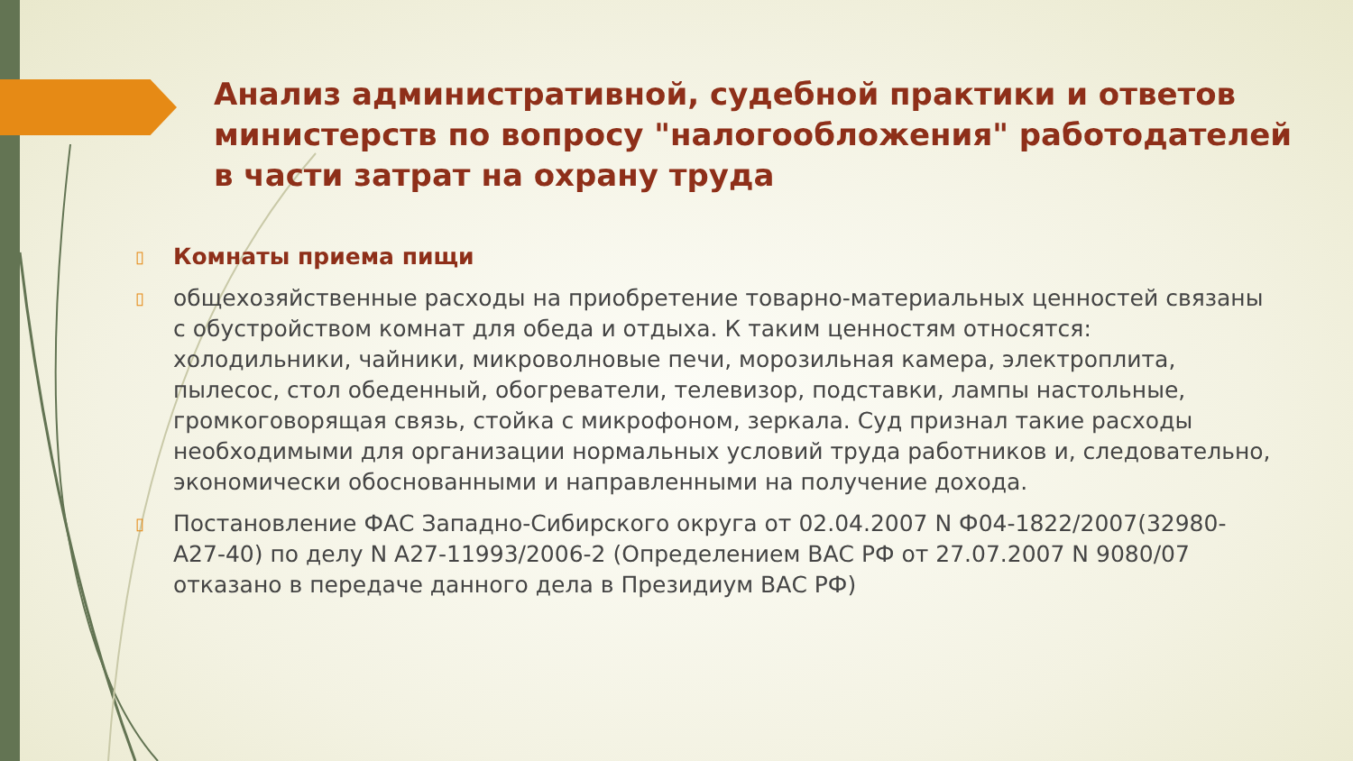Анализ административной, судебной практики и ответов министерств по вопросу "налогообложения" работодателей в части затрат на охрану труда
▯
Комнаты приема пищи
▯
общехозяйственные расходы на приобретение товарно-материальных ценностей связаны с обустройством комнат для обеда и отдыха. К таким ценностям относятся: холодильники, чайники, микроволновые печи, морозильная камера, электроплита, пылесос, стол обеденный, обогреватели, телевизор, подставки, лампы настольные, громкоговорящая связь, стойка с микрофоном, зеркала. Суд признал такие расходы необходимыми для организации нормальных условий труда работников и, следовательно, экономически обоснованными и направленными на получение дохода.
▯
Постановление ФАС Западно-Сибирского округа от 02.04.2007 N Ф04-1822/2007(32980-А27-40) по делу N А27-11993/2006-2 (Определением ВАС РФ от 27.07.2007 N 9080/07 отказано в передаче данного дела в Президиум ВАС РФ)